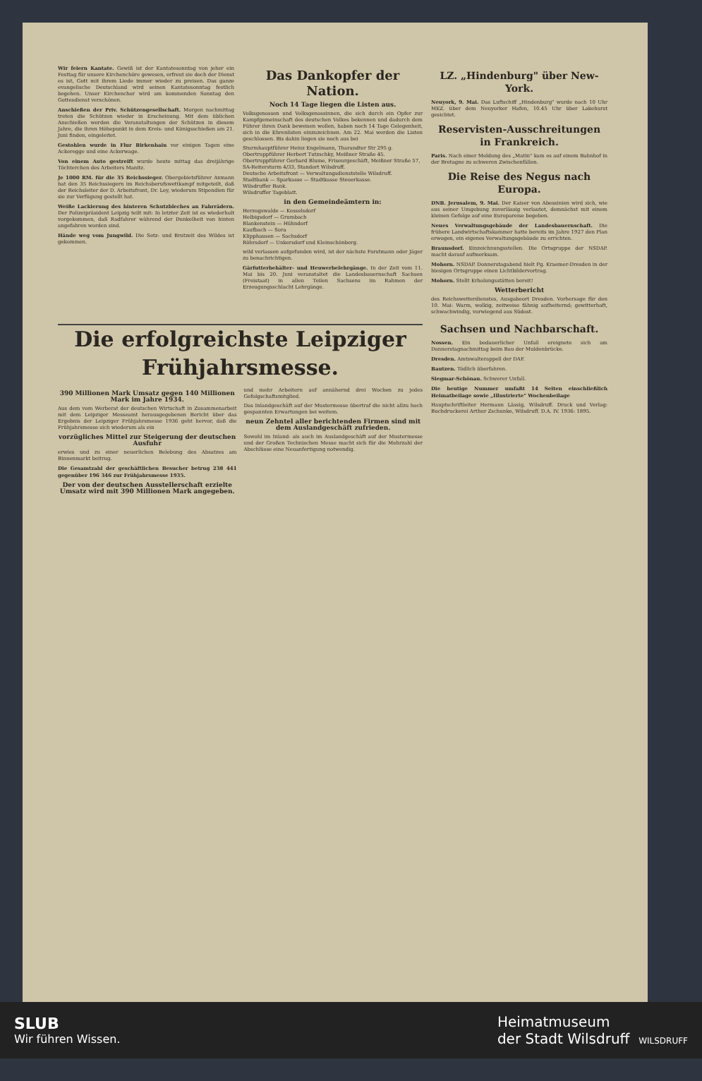Wir feiern Kantate. Gewiß ist der Kantatesonntag von jeher ein Festtag für unsere Kirchenchöre gewesen, erfreut sie doch der Dienst es ist, Gott mit ihrem Liede immer wieder zu preisen. Das ganze evangelische Deutschland wird seinen Kantatesonntag festlich begehen. Unser Kirchenchor wird am kommenden Sonntag den Gottesdienst verschönen.
Anschießen der Priv. Schützengesellschaft. Morgen nachmittag treten die Schützen wieder in Erscheinung. Mit dem üblichen Anschießen werden die Veranstaltungen der Schützen in diesem Jahre, die ihren Höhepunkt in dem Kreis- und Königsschießen am 21. Juni finden, eingeleitet.
Gestohlen wurde in Flur Birkenhain vor einigen Tagen eine Ackeregge und eine Ackerwage.
Von einem Auto gestreift wurde heute mittag das dreijährige Töchterchen des Arbeiters Manitz.
Je 1000 RM. für die 35 Reichssieger. Obergebietsführer Axmann hat den 35 Reichssiegern im Reichsberufswettkampf mitgeteilt, daß der Reichsleiter der D. Arbeitsfront, Dr. Ley, wiederum Stipendien für sie zur Verfügung gestellt hat.
Weiße Lackierung des hinteren Schutzbleches an Fahrrädern. Der Polizeipräsident Leipzig teilt mit: In letzter Zeit ist es wiederholt vorgekommen, daß Radfahrer während der Dunkelheit von hinten angefahren worden sind.
Hände weg vom Jungwild. Die Setz- und Brutzeit des Wildes ist gekommen.
Das Dankopfer der Nation.
Noch 14 Tage liegen die Listen aus.
Volksgenossen und Volksgenossinnen, die sich durch ein Opfer zur Kampfgemeinschaft des deutschen Volkes bekennen und dadurch dem Führer ihren Dank beweisen wollen, haben noch 14 Tage Gelegenheit, sich in die Ehrenlisten einzuzeichnen. Am 22. Mai werden die Listen geschlossen. Bis dahin liegen sie noch aus bei
Sturmhauptführer Heinz Engelmann, Tharandter Str 295 g.
Obertruppführer Herbert Tutzschky, Meißner Straße 45.
Obertruppführer Gerhard Blume, Friseurgeschäft, Meißner Straße 57,
SA-Reitersturm 4/33, Standort Wilsdruff.
Deutsche Arbeitsfront — Verwaltungsdienststelle Wilsdruff.
Stadtbank — Sparkasse — Stadtkasse Steuerkasse.
Wilsdruffer Bank.
Wilsdruffer Tageblatt.
in den Gemeindeämtern in:
Herzogswalde — Kesselsdorf
Helbigsdorf — Grumbach
Blankenstein — Hühndorf
Kaufbach — Sora
Klipphausen — Sachsdorf
Röhrsdorf — Unkersdorf und Kleinschönberg.
wild verlassen aufgefunden wird, ist der nächste Forstmann oder Jäger zu benachrichtigen.
Gärfutterbehälter- und Heuwerbelehrgänge. In der Zeit vom 11. Mai bis 20. Juni veranstaltet die Landesbauernschaft Sachsen (Freistaat) in allen Teilen Sachsens im Rahmen der Erzeugungsschlacht Lehrgänge.
LZ. „Hindenburg" über New-York.
Neuyork, 9. Mai. Das Luftschiff „Hindenburg" wurde nach 10 Uhr MEZ. über dem Neuyorker Hafen, 10.45 Uhr über Lakehurst gesichtet.
Reservisten-Ausschreitungen in Frankreich.
Paris. Nach einer Meldung des „Matin" kam es auf einem Bahnhof in der Bretagne zu schweren Zwischenfällen.
Die Reise des Negus nach Europa.
DNB. Jerusalem, 9. Mai. Der Kaiser von Abessinien wird sich, wie aus seiner Umgebung zuverlässig verlautet, demnächst mit einem kleinen Gefolge auf eine Europareise begeben.
Neues Verwaltungsgebäude der Landesbauernschaft. Die frühere Landwirtschaftskammer hatte bereits im Jahre 1927 den Plan erwogen, ein eigenes Verwaltungsgebäude zu errichten.
Braunsdorf. Einzeichnungsstellen. Die Ortsgruppe der NSDAP. macht darauf aufmerksam.
Mohorn. NSDAP. Donnerstagabend hielt Pg. Kraemer-Dresden in der hiesigen Ortsgruppe einen Lichtbildervortrag.
Mohorn. Stellt Erholungsstätten bereit!
Wetterbericht
des Reichswetterdienstes, Ausgabeort Dresden. Vorhersage für den 10. Mai: Warm, wolkig, zeitweise fähnig aufheiternd; gewitterhaft, schwachwindig, vorwiegend aus Südost.
Die erfolgreichste Leipziger Frühjahrsmesse.
390 Millionen Mark Umsatz gegen 140 Millionen Mark im Jahre 1934.
Aus dem vom Werberat der deutschen Wirtschaft in Zusammenarbeit mit dem Leipziger Messeamt herausgegebenen Bericht über das Ergebnis der Leipziger Frühjahrsmesse 1936 geht hervor, daß die Frühjahrsmesse sich wiederum als ein
vorzügliches Mittel zur Steigerung der deutschen Ausfuhr
erwies und zu einer neuerlichen Belebung des Absatzes am Binnenmarkt beitrug.
Die Gesamtzahl der geschäftlichen Besucher betrug 238 441 gegenüber 196 346 zur Frühjahrsmesse 1935.
Der von der deutschen Ausstellerschaft erzielte Umsatz wird mit 390 Millionen Mark angegeben.
und mehr Arbeitern auf annähernd drei Wochen zu jedes Gefolgschaftsmitglied.
Das Inlandgeschäft auf der Mustermesse übertraf die nicht allzu hoch gespannten Erwartungen bei weitem.
neun Zehntel aller berichtenden Firmen sind mit dem Auslandgeschäft zufrieden.
Sowohl im Inland- als auch im Auslandgeschäft auf der Mustermesse und der Großen Technischen Messe macht sich für die Mehrzahl der Abschlüsse eine Neuanfertigung notwendig.
Sachsen und Nachbarschaft.
Nossen. Ein bedauerlicher Unfall ereignete sich am Donnerstagnachmittag beim Bau der Muldenbrücke.
Dresden. Amtswalterappell der DAF.
Bautzen. Tödlich überfahren.
Siegmar-Schönau. Schwerer Unfall.
Die heutige Nummer umfaßt 14 Seiten einschließlich Heimatbeilage sowie „Illustrierte" Wochenbeilage
Hauptschriftleiter Hermann Lässig, Wilsdruff. Druck und Verlag: Buchdruckerei Arthur Zschunke, Wilsdruff. D.A. IV. 1936: 1895.
SLUB
Wir führen Wissen.
Heimatmuseum
der Stadt Wilsdruff WILSDRUFF